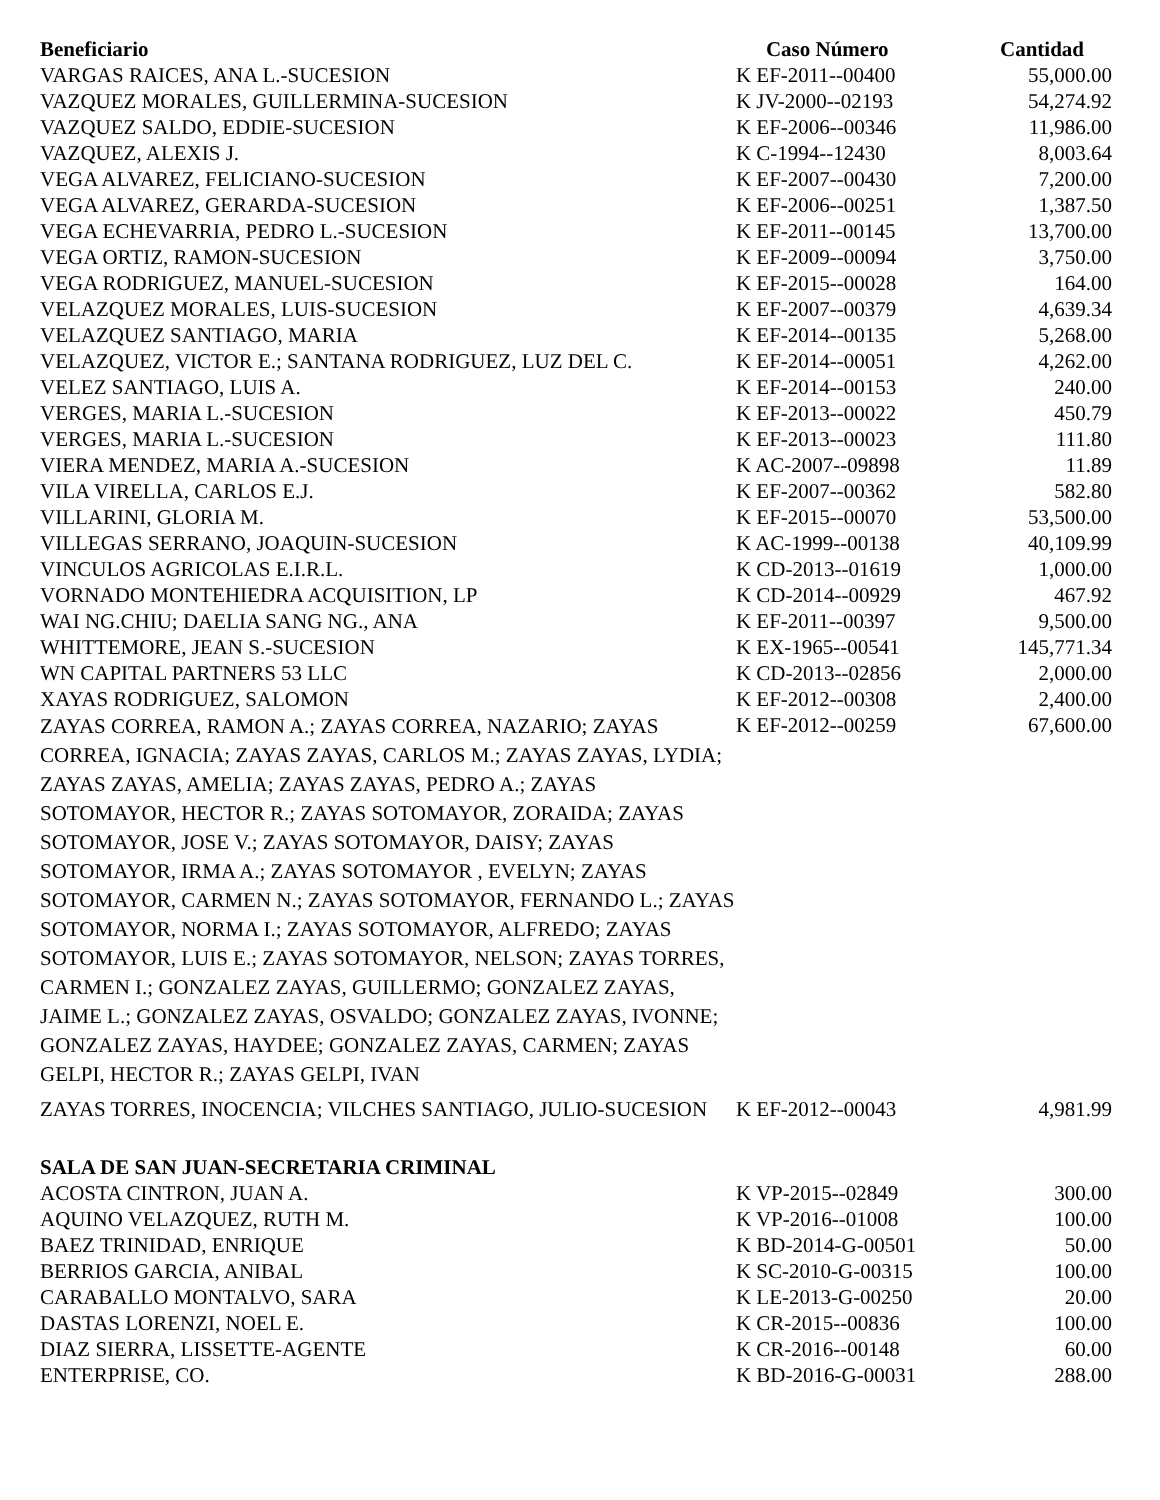| Beneficiario | Caso Número | Cantidad |
| --- | --- | --- |
| VARGAS RAICES, ANA L.-SUCESION | K EF-2011--00400 | 55,000.00 |
| VAZQUEZ MORALES, GUILLERMINA-SUCESION | K JV-2000--02193 | 54,274.92 |
| VAZQUEZ SALDO, EDDIE-SUCESION | K EF-2006--00346 | 11,986.00 |
| VAZQUEZ, ALEXIS J. | K C-1994--12430 | 8,003.64 |
| VEGA ALVAREZ, FELICIANO-SUCESION | K EF-2007--00430 | 7,200.00 |
| VEGA ALVAREZ, GERARDA-SUCESION | K EF-2006--00251 | 1,387.50 |
| VEGA ECHEVARRIA, PEDRO L.-SUCESION | K EF-2011--00145 | 13,700.00 |
| VEGA ORTIZ, RAMON-SUCESION | K EF-2009--00094 | 3,750.00 |
| VEGA RODRIGUEZ, MANUEL-SUCESION | K EF-2015--00028 | 164.00 |
| VELAZQUEZ MORALES, LUIS-SUCESION | K EF-2007--00379 | 4,639.34 |
| VELAZQUEZ SANTIAGO, MARIA | K EF-2014--00135 | 5,268.00 |
| VELAZQUEZ, VICTOR E.; SANTANA RODRIGUEZ, LUZ DEL C. | K EF-2014--00051 | 4,262.00 |
| VELEZ SANTIAGO, LUIS A. | K EF-2014--00153 | 240.00 |
| VERGES, MARIA L.-SUCESION | K EF-2013--00022 | 450.79 |
| VERGES, MARIA L.-SUCESION | K EF-2013--00023 | 111.80 |
| VIERA MENDEZ, MARIA A.-SUCESION | K AC-2007--09898 | 11.89 |
| VILA VIRELLA, CARLOS E.J. | K EF-2007--00362 | 582.80 |
| VILLARINI, GLORIA M. | K EF-2015--00070 | 53,500.00 |
| VILLEGAS SERRANO, JOAQUIN-SUCESION | K AC-1999--00138 | 40,109.99 |
| VINCULOS AGRICOLAS E.I.R.L. | K CD-2013--01619 | 1,000.00 |
| VORNADO MONTEHIEDRA ACQUISITION, LP | K CD-2014--00929 | 467.92 |
| WAI NG.CHIU; DAELIA SANG NG., ANA | K EF-2011--00397 | 9,500.00 |
| WHITTEMORE, JEAN S.-SUCESION | K EX-1965--00541 | 145,771.34 |
| WN CAPITAL PARTNERS 53 LLC | K CD-2013--02856 | 2,000.00 |
| XAYAS RODRIGUEZ, SALOMON | K EF-2012--00308 | 2,400.00 |
| ZAYAS CORREA, RAMON A.; ZAYAS CORREA, NAZARIO; ZAYAS CORREA, IGNACIA; ZAYAS ZAYAS, CARLOS M.; ZAYAS ZAYAS, LYDIA; ZAYAS ZAYAS, AMELIA; ZAYAS ZAYAS, PEDRO A.; ZAYAS SOTOMAYOR, HECTOR R.; ZAYAS SOTOMAYOR, ZORAIDA; ZAYAS SOTOMAYOR, JOSE V.; ZAYAS SOTOMAYOR, DAISY; ZAYAS SOTOMAYOR, IRMA A.; ZAYAS SOTOMAYOR , EVELYN; ZAYAS SOTOMAYOR, CARMEN N.; ZAYAS SOTOMAYOR, FERNANDO L.; ZAYAS SOTOMAYOR, NORMA I.; ZAYAS SOTOMAYOR, ALFREDO; ZAYAS SOTOMAYOR, LUIS E.; ZAYAS SOTOMAYOR, NELSON; ZAYAS TORRES, CARMEN I.; GONZALEZ ZAYAS, GUILLERMO; GONZALEZ ZAYAS, JAIME L.; GONZALEZ ZAYAS, OSVALDO; GONZALEZ ZAYAS, IVONNE; GONZALEZ ZAYAS, HAYDEE; GONZALEZ ZAYAS, CARMEN; ZAYAS GELPI, HECTOR R.; ZAYAS GELPI, IVAN | K EF-2012--00259 | 67,600.00 |
| ZAYAS TORRES, INOCENCIA; VILCHES SANTIAGO, JULIO-SUCESION | K EF-2012--00043 | 4,981.99 |
| SALA DE SAN JUAN-SECRETARIA CRIMINAL | | |
| ACOSTA CINTRON, JUAN A. | K VP-2015--02849 | 300.00 |
| AQUINO VELAZQUEZ, RUTH M. | K VP-2016--01008 | 100.00 |
| BAEZ TRINIDAD, ENRIQUE | K BD-2014-G-00501 | 50.00 |
| BERRIOS GARCIA, ANIBAL | K SC-2010-G-00315 | 100.00 |
| CARABALLO MONTALVO, SARA | K LE-2013-G-00250 | 20.00 |
| DASTAS LORENZI, NOEL E. | K CR-2015--00836 | 100.00 |
| DIAZ SIERRA, LISSETTE-AGENTE | K CR-2016--00148 | 60.00 |
| ENTERPRISE, CO. | K BD-2016-G-00031 | 288.00 |